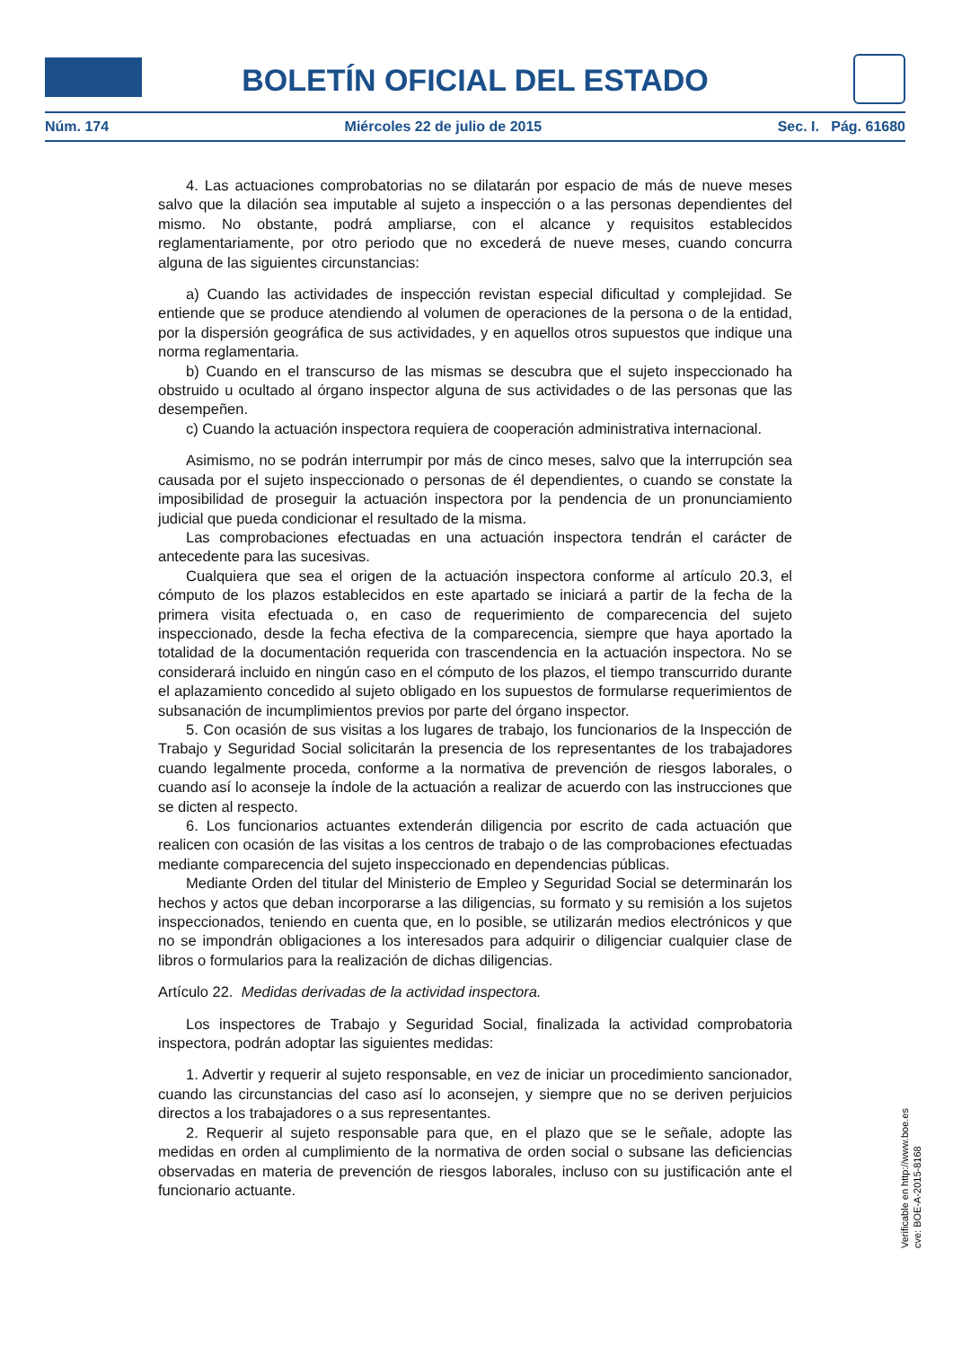BOLETÍN OFICIAL DEL ESTADO
Núm. 174 Miércoles 22 de julio de 2015 Sec. I. Pág. 61680
4. Las actuaciones comprobatorias no se dilatarán por espacio de más de nueve meses salvo que la dilación sea imputable al sujeto a inspección o a las personas dependientes del mismo. No obstante, podrá ampliarse, con el alcance y requisitos establecidos reglamentariamente, por otro periodo que no excederá de nueve meses, cuando concurra alguna de las siguientes circunstancias:
a) Cuando las actividades de inspección revistan especial dificultad y complejidad. Se entiende que se produce atendiendo al volumen de operaciones de la persona o de la entidad, por la dispersión geográfica de sus actividades, y en aquellos otros supuestos que indique una norma reglamentaria.
b) Cuando en el transcurso de las mismas se descubra que el sujeto inspeccionado ha obstruido u ocultado al órgano inspector alguna de sus actividades o de las personas que las desempeñen.
c) Cuando la actuación inspectora requiera de cooperación administrativa internacional.
Asimismo, no se podrán interrumpir por más de cinco meses, salvo que la interrupción sea causada por el sujeto inspeccionado o personas de él dependientes, o cuando se constate la imposibilidad de proseguir la actuación inspectora por la pendencia de un pronunciamiento judicial que pueda condicionar el resultado de la misma.
Las comprobaciones efectuadas en una actuación inspectora tendrán el carácter de antecedente para las sucesivas.
Cualquiera que sea el origen de la actuación inspectora conforme al artículo 20.3, el cómputo de los plazos establecidos en este apartado se iniciará a partir de la fecha de la primera visita efectuada o, en caso de requerimiento de comparecencia del sujeto inspeccionado, desde la fecha efectiva de la comparecencia, siempre que haya aportado la totalidad de la documentación requerida con trascendencia en la actuación inspectora. No se considerará incluido en ningún caso en el cómputo de los plazos, el tiempo transcurrido durante el aplazamiento concedido al sujeto obligado en los supuestos de formularse requerimientos de subsanación de incumplimientos previos por parte del órgano inspector.
5. Con ocasión de sus visitas a los lugares de trabajo, los funcionarios de la Inspección de Trabajo y Seguridad Social solicitarán la presencia de los representantes de los trabajadores cuando legalmente proceda, conforme a la normativa de prevención de riesgos laborales, o cuando así lo aconseje la índole de la actuación a realizar de acuerdo con las instrucciones que se dicten al respecto.
6. Los funcionarios actuantes extenderán diligencia por escrito de cada actuación que realicen con ocasión de las visitas a los centros de trabajo o de las comprobaciones efectuadas mediante comparecencia del sujeto inspeccionado en dependencias públicas.
Mediante Orden del titular del Ministerio de Empleo y Seguridad Social se determinarán los hechos y actos que deban incorporarse a las diligencias, su formato y su remisión a los sujetos inspeccionados, teniendo en cuenta que, en lo posible, se utilizarán medios electrónicos y que no se impondrán obligaciones a los interesados para adquirir o diligenciar cualquier clase de libros o formularios para la realización de dichas diligencias.
Artículo 22. Medidas derivadas de la actividad inspectora.
Los inspectores de Trabajo y Seguridad Social, finalizada la actividad comprobatoria inspectora, podrán adoptar las siguientes medidas:
1. Advertir y requerir al sujeto responsable, en vez de iniciar un procedimiento sancionador, cuando las circunstancias del caso así lo aconsejen, y siempre que no se deriven perjuicios directos a los trabajadores o a sus representantes.
2. Requerir al sujeto responsable para que, en el plazo que se le señale, adopte las medidas en orden al cumplimiento de la normativa de orden social o subsane las deficiencias observadas en materia de prevención de riesgos laborales, incluso con su justificación ante el funcionario actuante.
Verificable en http://www.boe.es
cve: BOE-A-2015-8168